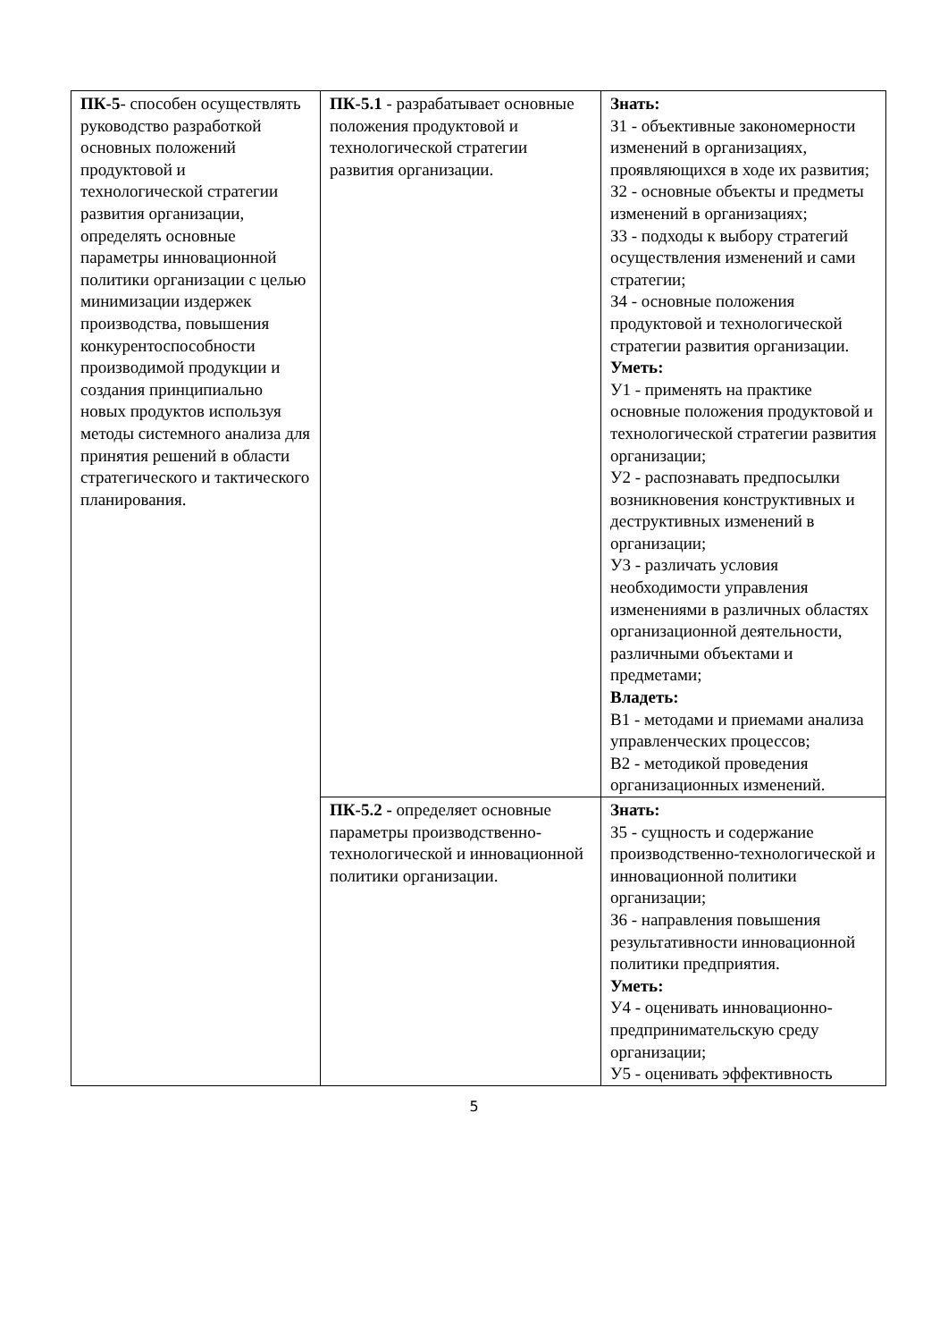| ПК-5 - способен осуществлять руководство разработкой основных положений продуктовой и технологической стратегии развития организации, определять основные параметры инновационной политики организации с целью минимизации издержек производства, повышения конкурентоспособности производимой продукции и создания принципиально новых продуктов используя методы системного анализа для принятия решений в области стратегического и тактического планирования. | ПК-5.1 - разрабатывает основные положения продуктовой и технологической стратегии развития организации. | Знать: З1 - объективные закономерности изменений в организациях, проявляющихся в ходе их развития; З2 - основные объекты и предметы изменений в организациях; З3 - подходы к выбору стратегий осуществления изменений и сами стратегии; З4 - основные положения продуктовой и технологической стратегии развития организации. Уметь: У1 - применять на практике основные положения продуктовой и технологической стратегии развития организации; У2 - распознавать предпосылки возникновения конструктивных и деструктивных изменений в организации; У3 - различать условия необходимости управления изменениями в различных областях организационной деятельности, различными объектами и предметами; Владеть: В1 - методами и приемами анализа управленческих процессов; В2 - методикой проведения организационных изменений. |
| | ПК-5.2 - определяет основные параметры производственно-технологической и инновационной политики организации. | Знать: З5 - сущность и содержание производственно-технологической и инновационной политики организации; З6 - направления повышения результативности инновационной политики предприятия. Уметь: У4 - оценивать инновационно-предпринимательскую среду организации; У5 - оценивать эффективность |
5